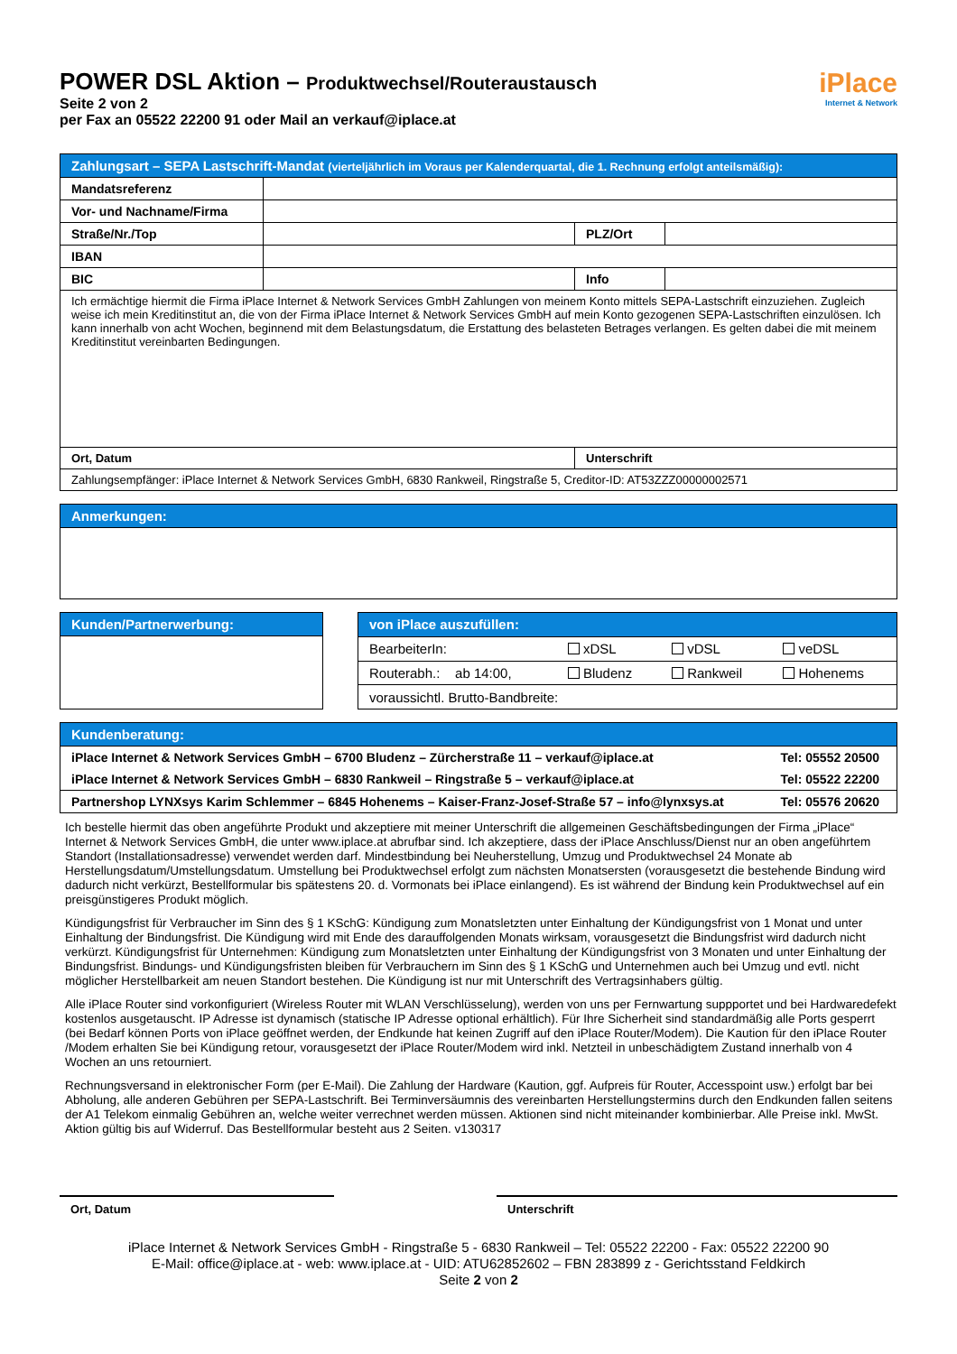POWER DSL Aktion – Produktwechsel/Routeraustausch
Seite 2 von 2
per Fax an 05522 22200 91 oder Mail an verkauf@iplace.at
iPlace
Internet & Network
| Zahlungsart – SEPA Lastschrift-Mandat (vierteljährlich im Voraus per Kalenderquartal, die 1. Rechnung erfolgt anteilsmäßig): | | | |
| --- | --- | --- | --- |
| Mandatsreferenz | | | |
| Vor- und Nachname/Firma | | | |
| Straße/Nr./Top | | PLZ/Ort | |
| IBAN | | | |
| BIC | | Info | |
| Ich ermächtige hiermit die Firma iPlace Internet & Network Services GmbH Zahlungen von meinem Konto mittels SEPA-Lastschrift einzuziehen. Zugleich weise ich mein Kreditinstitut an, die von der Firma iPlace Internet & Network Services GmbH auf mein Konto gezogenen SEPA-Lastschriften einzulösen. Ich kann innerhalb von acht Wochen, beginnend mit dem Belastungsdatum, die Erstattung des belasteten Betrages verlangen. Es gelten dabei die mit meinem Kreditinstitut vereinbarten Bedingungen. | | | |
| Ort, Datum | | Unterschrift | |
| Zahlungsempfänger: iPlace Internet & Network Services GmbH, 6830 Rankweil, Ringstraße 5, Creditor-ID: AT53ZZZ00000002571 | | | |
| Anmerkungen: |
| --- |
| Kunden/Partnerwerbung: |
| --- |
| von iPlace auszufüllen: | | | |
| --- | --- | --- | --- |
| BearbeiterIn: | xDSL | vDSL | veDSL |
| Routerabh.: ab 14:00, | Bludenz | Rankweil | Hohenems |
| voraussichtl. Brutto-Bandbreite: | | | |
| Kundenberatung: | |
| --- | --- |
| iPlace Internet & Network Services GmbH – 6700 Bludenz – Zürcherstraße 11 – verkauf@iplace.at | Tel: 05552 20500 |
| iPlace Internet & Network Services GmbH – 6830 Rankweil – Ringstraße 5 – verkauf@iplace.at | Tel: 05522 22200 |
| Partnershop LYNXsys Karim Schlemmer – 6845 Hohenems – Kaiser-Franz-Josef-Straße 57 – info@lynxsys.at | Tel: 05576 20620 |
Ich bestelle hiermit das oben angeführte Produkt und akzeptiere mit meiner Unterschrift die allgemeinen Geschäftsbedingungen der Firma „iPlace“ Internet & Network Services GmbH, die unter www.iplace.at abrufbar sind. Ich akzeptiere, dass der iPlace Anschluss/Dienst nur an oben angeführtem Standort (Installationsadresse) verwendet werden darf. Mindestbindung bei Neuherstellung, Umzug und Produktwechsel 24 Monate ab Herstellungsdatum/Umstellungsdatum. Umstellung bei Produktwechsel erfolgt zum nächsten Monatsersten (vorausgesetzt die bestehende Bindung wird dadurch nicht verkürzt, Bestellformular bis spätestens 20. d. Vormonats bei iPlace einlangend). Es ist während der Bindung kein Produktwechsel auf ein preisgünstigeres Produkt möglich.
Kündigungsfrist für Verbraucher im Sinn des § 1 KSchG: Kündigung zum Monatsletzten unter Einhaltung der Kündigungsfrist von 1 Monat und unter Einhaltung der Bindungsfrist. Die Kündigung wird mit Ende des darauffolgenden Monats wirksam, vorausgesetzt die Bindungsfrist wird dadurch nicht verkürzt. Kündigungsfrist für Unternehmen: Kündigung zum Monatsletzten unter Einhaltung der Kündigungsfrist von 3 Monaten und unter Einhaltung der Bindungsfrist. Bindungs- und Kündigungsfristen bleiben für Verbrauchern im Sinn des § 1 KSchG und Unternehmen auch bei Umzug und evtl. nicht möglicher Herstellbarkeit am neuen Standort bestehen. Die Kündigung ist nur mit Unterschrift des Vertragsinhabers gültig.
Alle iPlace Router sind vorkonfiguriert (Wireless Router mit WLAN Verschlüsselung), werden von uns per Fernwartung suppportet und bei Hardwaredefekt kostenlos ausgetauscht. IP Adresse ist dynamisch (statische IP Adresse optional erhältlich). Für Ihre Sicherheit sind standardmäßig alle Ports gesperrt (bei Bedarf können Ports von iPlace geöffnet werden, der Endkunde hat keinen Zugriff auf den iPlace Router/Modem). Die Kaution für den iPlace Router /Modem erhalten Sie bei Kündigung retour, vorausgesetzt der iPlace Router/Modem wird inkl. Netzteil in unbeschädigtem Zustand innerhalb von 4 Wochen an uns retourniert.
Rechnungsversand in elektronischer Form (per E-Mail). Die Zahlung der Hardware (Kaution, ggf. Aufpreis für Router, Accesspoint usw.) erfolgt bar bei Abholung, alle anderen Gebühren per SEPA-Lastschrift. Bei Terminversäumnis des vereinbarten Herstellungstermins durch den Endkunden fallen seitens der A1 Telekom einmalig Gebühren an, welche weiter verrechnet werden müssen. Aktionen sind nicht miteinander kombinierbar. Alle Preise inkl. MwSt. Aktion gültig bis auf Widerruf. Das Bestellformular besteht aus 2 Seiten. v130317
Ort, Datum Unterschrift
iPlace Internet & Network Services GmbH - Ringstraße 5 - 6830 Rankweil – Tel: 05522 22200 - Fax: 05522 22200 90
E-Mail: office@iplace.at - web: www.iplace.at - UID: ATU62852602 – FBN 283899 z - Gerichtsstand Feldkirch
Seite 2 von 2